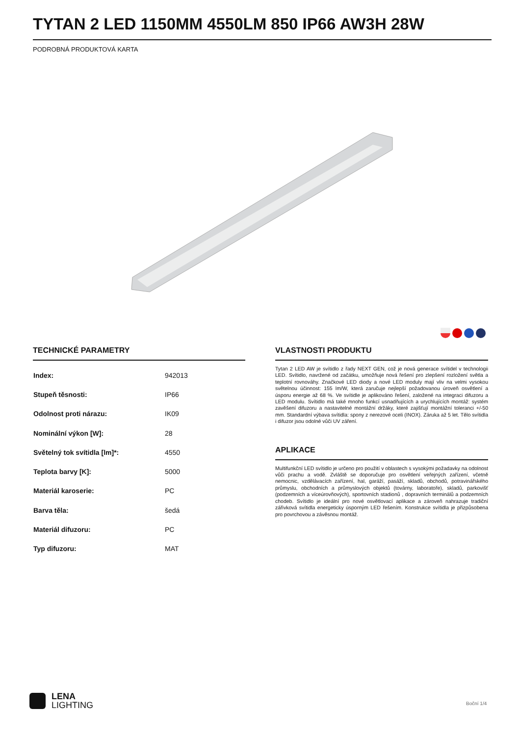TYTAN 2 LED 1150MM 4550LM 850 IP66 AW3H 28W
PODROBNÁ PRODUKTOVÁ KARTA
TECHNICKÉ PARAMETRY
| Index: | 942013 |
| Stupeň těsnosti: | IP66 |
| Odolnost proti nárazu: | IK09 |
| Nominální výkon [W]: | 28 |
| Světelný tok svítidla [lm]*: | 4550 |
| Teplota barvy [K]: | 5000 |
| Materiál karoserie: | PC |
| Barva těla: | šedá |
| Materiál difuzoru: | PC |
| Typ difuzoru: | MAT |
VLASTNOSTI PRODUKTU
Tytan 2 LED AW je svítidlo z řady NEXT GEN, což je nová generace svítidel v technologii LED. Svítidlo, navržené od začátku, umožňuje nová řešení pro zlepšení rozložení světla a teplotní rovnováhy. Značkové LED diody a nové LED moduly mají vliv na velmi vysokou světelnou účinnost: 155 lm/W, která zaručuje nejlepší požadovanou úroveň osvětlení a úsporu energie až 68 %. Ve svítidle je aplikováno řešení, založené na integraci difuzoru a LED modulu. Svítidlo má také mnoho funkcí usnadňujících a urychlujících montáž: systém zavěšení difuzoru a nastavitelné montážní držáky, které zajišťují montážní toleranci +/-50 mm. Standardní výbava svítidla: spony z nerezové oceli (INOX). Záruka až 5 let. Tělo svítidla i difuzor jsou odolné vůči UV záření.
APLIKACE
Multifunkční LED svítidlo je určeno pro použití v oblastech s vysokými požadavky na odolnost vůči prachu a vodě. Zvláště se doporučuje pro osvětlení veřejných zařízení, včetně nemocnic, vzdělávacích zařízení, hal, garáží, pasáží, skladů, obchodů, potravinářského průmyslu, obchodních a průmyslových objektů (továrny, laboratoře), skladů, parkovišť (podzemních a víceúrovňových), sportovních stadionů , dopravních terminálů a podzemních chodeb. Svítidlo je ideální pro nové osvětlovací aplikace a zároveň nahrazuje tradiční zářivková svítidla energeticky úsporným LED řešením. Konstrukce svítidla je přizpůsobena pro povrchovou a závěsnou montáž.
LENA
LIGHTING
Boční 1/4